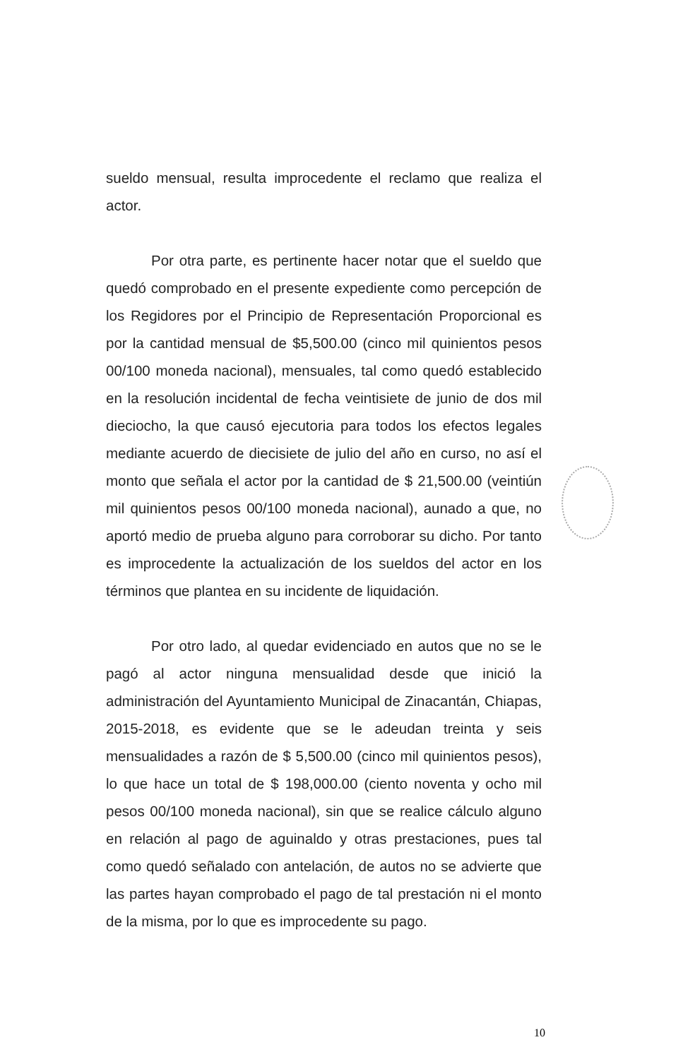sueldo mensual, resulta improcedente el reclamo que realiza el actor.
Por otra parte, es pertinente hacer notar que el sueldo que quedó comprobado en el presente expediente como percepción de los Regidores por el Principio de Representación Proporcional es por la cantidad mensual de $5,500.00 (cinco mil quinientos pesos 00/100 moneda nacional), mensuales, tal como quedó establecido en la resolución incidental de fecha veintisiete de junio de dos mil dieciocho, la que causó ejecutoria para todos los efectos legales mediante acuerdo de diecisiete de julio del año en curso, no así el monto que señala el actor por la cantidad de $ 21,500.00 (veintiún mil quinientos pesos 00/100 moneda nacional), aunado a que, no aportó medio de prueba alguno para corroborar su dicho. Por tanto es improcedente la actualización de los sueldos del actor en los términos que plantea en su incidente de liquidación.
Por otro lado, al quedar evidenciado en autos que no se le pagó al actor ninguna mensualidad desde que inició la administración del Ayuntamiento Municipal de Zinacantán, Chiapas, 2015-2018, es evidente que se le adeudan treinta y seis mensualidades a razón de $ 5,500.00 (cinco mil quinientos pesos), lo que hace un total de $ 198,000.00 (ciento noventa y ocho mil pesos 00/100 moneda nacional), sin que se realice cálculo alguno en relación al pago de aguinaldo y otras prestaciones, pues tal como quedó señalado con antelación, de autos no se advierte que las partes hayan comprobado el pago de tal prestación ni el monto de la misma, por lo que es improcedente su pago.
10